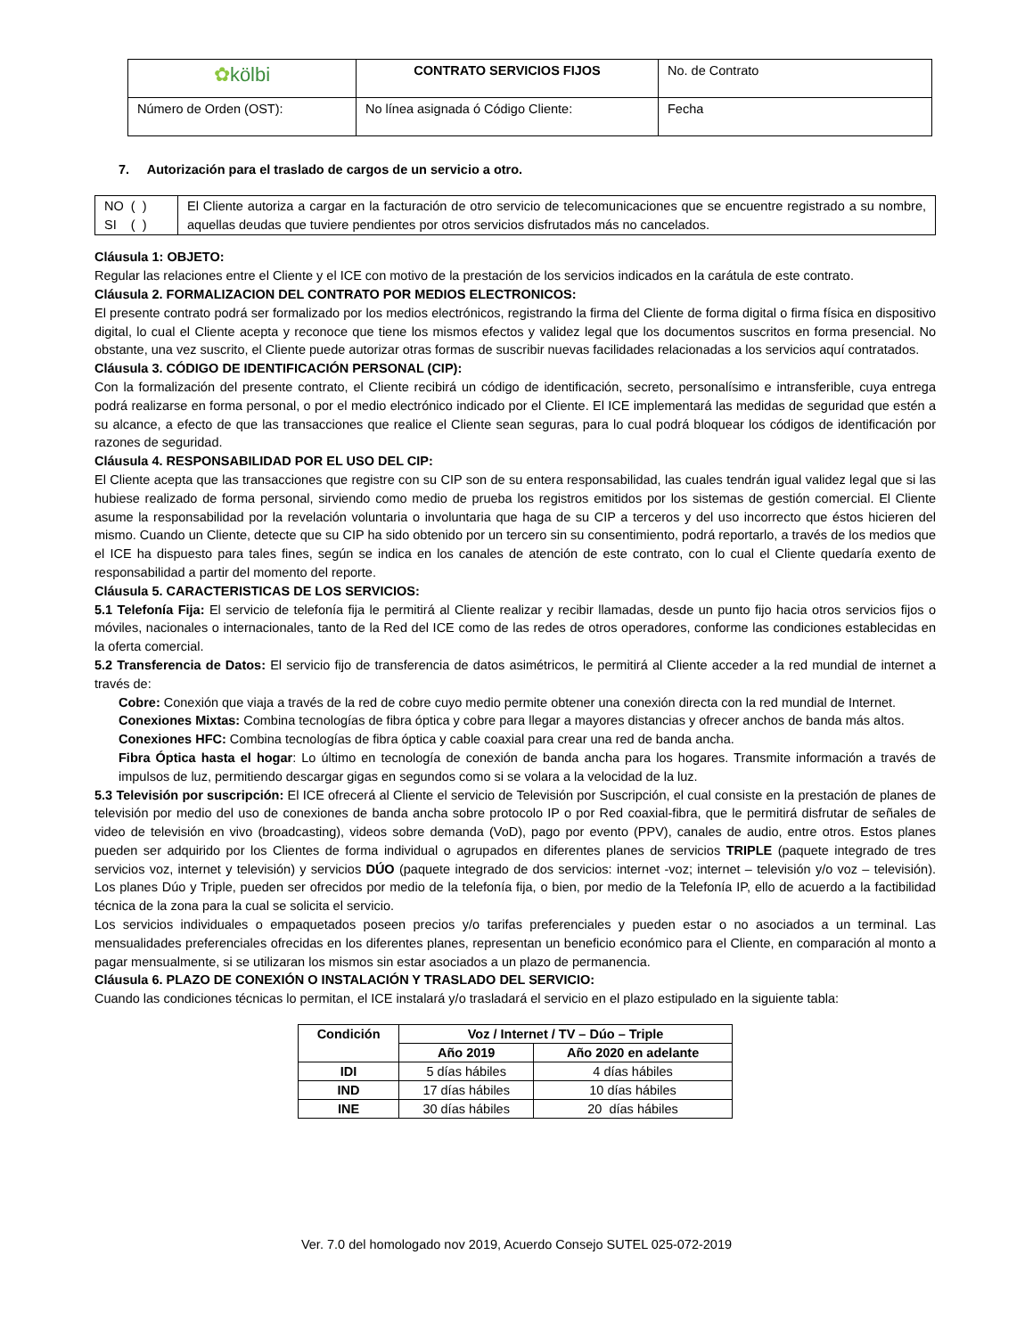| ✿ kölbi | CONTRATO SERVICIOS FIJOS | No. de Contrato |
| Número de Orden (OST): | No línea asignada ó Código Cliente: | Fecha |
7. Autorización para el traslado de cargos de un servicio a otro.
| NO ( ) SI ( ) | El Cliente autoriza a cargar en la facturación de otro servicio de telecomunicaciones que se encuentre registrado a su nombre, aquellas deudas que tuviere pendientes por otros servicios disfrutados más no cancelados. |
Cláusula 1: OBJETO:
Regular las relaciones entre el Cliente y el ICE con motivo de la prestación de los servicios indicados en la carátula de este contrato.
Cláusula 2. FORMALIZACION DEL CONTRATO POR MEDIOS ELECTRONICOS:
El presente contrato podrá ser formalizado por los medios electrónicos, registrando la firma del Cliente de forma digital o firma física en dispositivo digital, lo cual el Cliente acepta y reconoce que tiene los mismos efectos y validez legal que los documentos suscritos en forma presencial. No obstante, una vez suscrito, el Cliente puede autorizar otras formas de suscribir nuevas facilidades relacionadas a los servicios aquí contratados.
Cláusula 3. CÓDIGO DE IDENTIFICACIÓN PERSONAL (CIP):
Con la formalización del presente contrato, el Cliente recibirá un código de identificación, secreto, personalísimo e intransferible, cuya entrega podrá realizarse en forma personal, o por el medio electrónico indicado por el Cliente. El ICE implementará las medidas de seguridad que estén a su alcance, a efecto de que las transacciones que realice el Cliente sean seguras, para lo cual podrá bloquear los códigos de identificación por razones de seguridad.
Cláusula 4. RESPONSABILIDAD POR EL USO DEL CIP:
El Cliente acepta que las transacciones que registre con su CIP son de su entera responsabilidad, las cuales tendrán igual validez legal que si las hubiese realizado de forma personal, sirviendo como medio de prueba los registros emitidos por los sistemas de gestión comercial. El Cliente asume la responsabilidad por la revelación voluntaria o involuntaria que haga de su CIP a terceros y del uso incorrecto que éstos hicieren del mismo. Cuando un Cliente, detecte que su CIP ha sido obtenido por un tercero sin su consentimiento, podrá reportarlo, a través de los medios que el ICE ha dispuesto para tales fines, según se indica en los canales de atención de este contrato, con lo cual el Cliente quedaría exento de responsabilidad a partir del momento del reporte.
Cláusula 5. CARACTERISTICAS DE LOS SERVICIOS:
5.1 Telefonía Fija: El servicio de telefonía fija le permitirá al Cliente realizar y recibir llamadas, desde un punto fijo hacia otros servicios fijos o móviles, nacionales o internacionales, tanto de la Red del ICE como de las redes de otros operadores, conforme las condiciones establecidas en la oferta comercial.
5.2 Transferencia de Datos: El servicio fijo de transferencia de datos asimétricos, le permitirá al Cliente acceder a la red mundial de internet a través de:
Cobre: Conexión que viaja a través de la red de cobre cuyo medio permite obtener una conexión directa con la red mundial de Internet.
Conexiones Mixtas: Combina tecnologías de fibra óptica y cobre para llegar a mayores distancias y ofrecer anchos de banda más altos.
Conexiones HFC: Combina tecnologías de fibra óptica y cable coaxial para crear una red de banda ancha.
Fibra Óptica hasta el hogar: Lo último en tecnología de conexión de banda ancha para los hogares. Transmite información a través de impulsos de luz, permitiendo descargar gigas en segundos como si se volara a la velocidad de la luz.
5.3 Televisión por suscripción: El ICE ofrecerá al Cliente el servicio de Televisión por Suscripción, el cual consiste en la prestación de planes de televisión por medio del uso de conexiones de banda ancha sobre protocolo IP o por Red coaxial-fibra, que le permitirá disfrutar de señales de video de televisión en vivo (broadcasting), videos sobre demanda (VoD), pago por evento (PPV), canales de audio, entre otros. Estos planes pueden ser adquirido por los Clientes de forma individual o agrupados en diferentes planes de servicios TRIPLE (paquete integrado de tres servicios voz, internet y televisión) y servicios DÚO (paquete integrado de dos servicios: internet -voz; internet – televisión y/o voz – televisión). Los planes Dúo y Triple, pueden ser ofrecidos por medio de la telefonía fija, o bien, por medio de la Telefonía IP, ello de acuerdo a la factibilidad técnica de la zona para la cual se solicita el servicio.
Los servicios individuales o empaquetados poseen precios y/o tarifas preferenciales y pueden estar o no asociados a un terminal. Las mensualidades preferenciales ofrecidas en los diferentes planes, representan un beneficio económico para el Cliente, en comparación al monto a pagar mensualmente, si se utilizaran los mismos sin estar asociados a un plazo de permanencia.
Cláusula 6. PLAZO DE CONEXIÓN O INSTALACIÓN Y TRASLADO DEL SERVICIO:
Cuando las condiciones técnicas lo permitan, el ICE instalará y/o trasladará el servicio en el plazo estipulado en la siguiente tabla:
| Condición | Voz / Internet / TV – Dúo – Triple | |
| --- | --- | --- |
| | Año 2019 | Año 2020 en adelante |
| IDI | 5 días hábiles | 4 días hábiles |
| IND | 17 días hábiles | 10 días hábiles |
| INE | 30 días hábiles | 20 días hábiles |
Ver. 7.0 del homologado nov 2019, Acuerdo Consejo SUTEL 025-072-2019